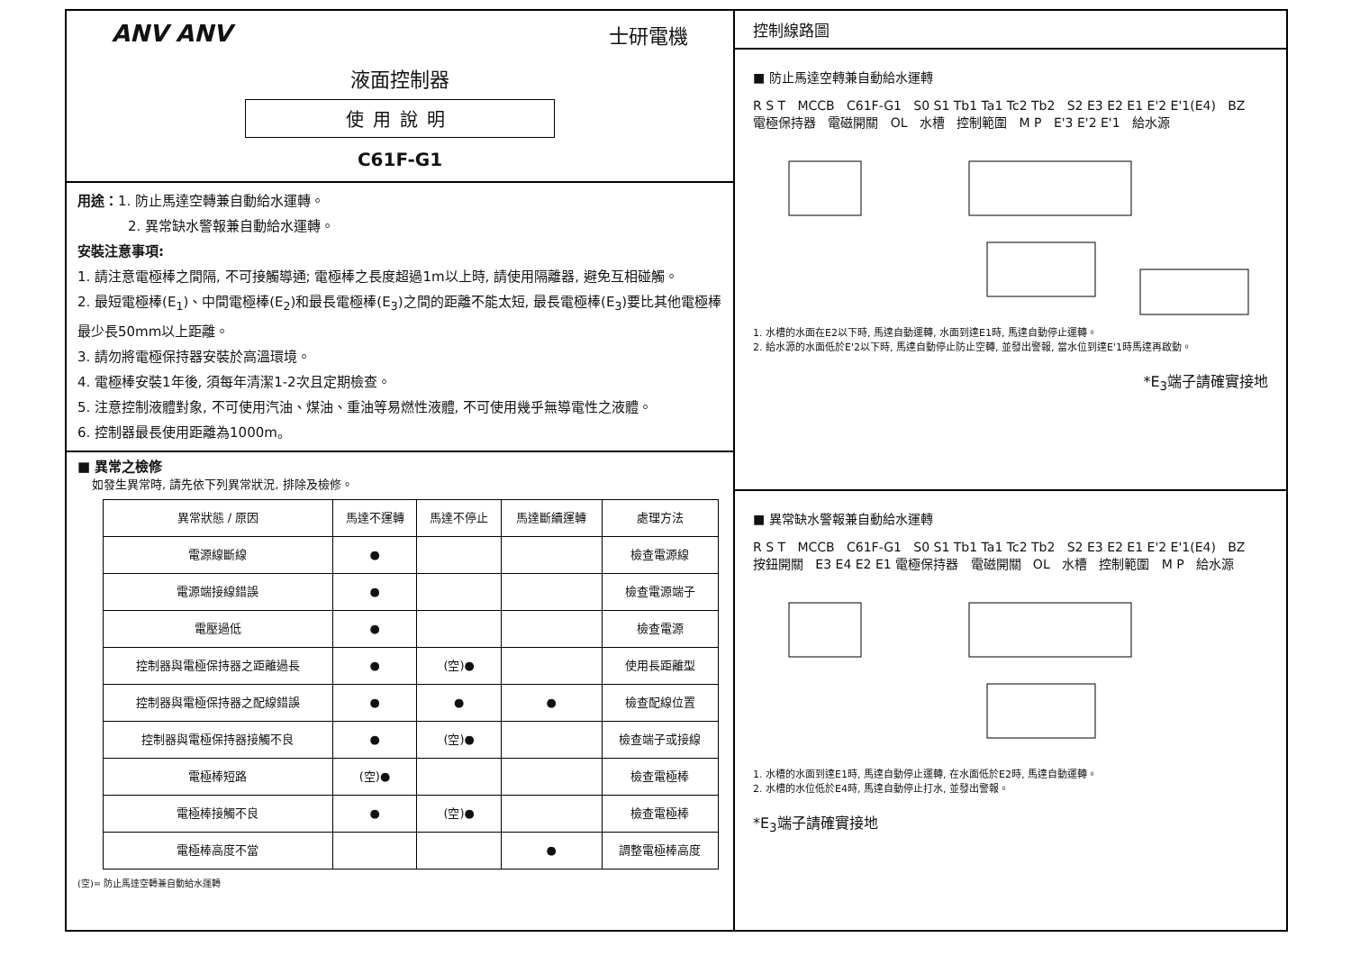ANV ANV 士研電機
液面控制器
使用說明
C61F-G1
用途：1. 防止馬達空轉兼自動給水運轉。
2. 異常缺水警報兼自動給水運轉。
安裝注意事項:
1. 請注意電極棒之間隔, 不可接觸導通; 電極棒之長度超過1m以上時, 請使用隔離器, 避免互相碰觸。
2. 最短電極棒(E<sub>1</sub>)、中間電極棒(E<sub>2</sub>)和最長電極棒(E<sub>3</sub>)之間的距離不能太短, 最長電極棒(E<sub>3</sub>)要比其他電極棒最少長50mm以上距離。
3. 請勿將電極保持器安裝於高溫環境。
4. 電極棒安裝1年後, 須每年清潔1-2次且定期檢查。
5. 注意控制液體對象, 不可使用汽油、煤油、重油等易燃性液體, 不可使用幾乎無導電性之液體。
6. 控制器最長使用距離為1000m。
■ 異常之檢修
如發生異常時, 請先依下列異常狀況, 排除及檢修。
| 異常狀態 / 原因 | 馬達不運轉 | 馬達不停止 | 馬達斷續運轉 | 處理方法 |
| --- | --- | --- | --- | --- |
| 電源線斷線 | ● | | | 檢查電源線 |
| 電源端接線錯誤 | ● | | | 檢查電源端子 |
| 電壓過低 | ● | | | 檢查電源 |
| 控制器與電極保持器之距離過長 | ● | (空)● | | 使用長距離型 |
| 控制器與電極保持器之配線錯誤 | ● | ● | ● | 檢查配線位置 |
| 控制器與電極保持器接觸不良 | ● | (空)● | | 檢查端子或接線 |
| 電極棒短路 | (空)● | | | 檢查電極棒 |
| 電極棒接觸不良 | ● | (空)● | | 檢查電極棒 |
| 電極棒高度不當 | | | ● | 調整電極棒高度 |
(空)= 防止馬達空轉兼自動給水運轉
控制線路圖
■ 防止馬達空轉兼自動給水運轉
R S T MCCB C61F-G1 S0 S1 Tb1 Ta1 Tc2 Tb2 S2 E3 E2 E1 E'2 E'1(E4) BZ 電極保持器 電磁開關 OL 水槽 控制範圍 M P E'3 E'2 E'1 給水源
1. 水槽的水面在E2以下時, 馬達自動運轉, 水面到達E1時, 馬達自動停止運轉。
2. 給水源的水面低於E'2以下時, 馬達自動停止防止空轉, 並發出警報, 當水位到達E'1時馬達再啟動。
*E<sub>3</sub>端子請確實接地
■ 異常缺水警報兼自動給水運轉
R S T MCCB C61F-G1 S0 S1 Tb1 Ta1 Tc2 Tb2 S2 E3 E2 E1 E'2 E'1(E4) BZ 按鈕開關 E3 E4 E2 E1 電極保持器 電磁開關 OL 水槽 控制範圍 M P 給水源
1. 水槽的水面到達E1時, 馬達自動停止運轉, 在水面低於E2時, 馬達自動運轉。
2. 水槽的水位低於E4時, 馬達自動停止打水, 並發出警報。
*E<sub>3</sub>端子請確實接地